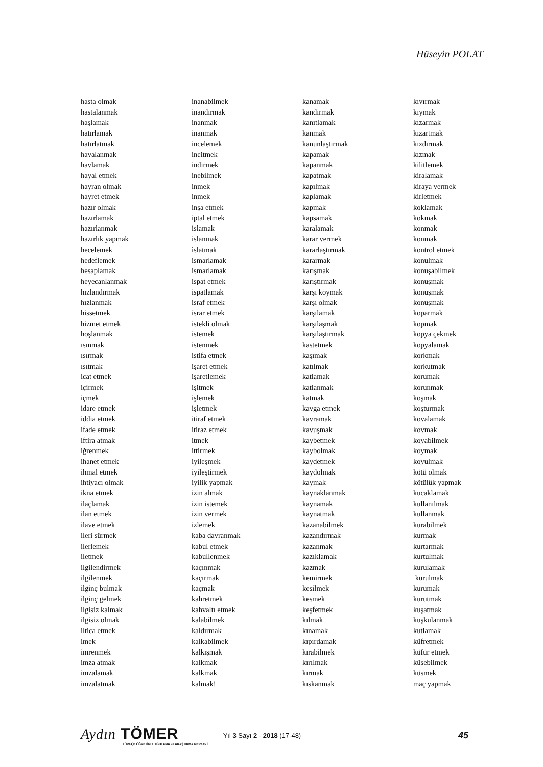Hüseyin POLAT
hasta olmak
hastalanmak
haşlamak
hatırlamak
hatırlatmak
havalanmak
havlamak
hayal etmek
hayran olmak
hayret etmek
hazır olmak
hazırlamak
hazırlanmak
hazırlık yapmak
hecelemek
hedeflemek
hesaplamak
heyecanlanmak
hızlandırmak
hızlanmak
hissetmek
hizmet etmek
hoşlanmak
ısınmak
ısırmak
ısıtmak
icat etmek
içirmek
içmek
idare etmek
iddia etmek
ifade etmek
iftira atmak
iğrenmek
ihanet etmek
ihmal etmek
ihtiyacı olmak
ikna etmek
ilaçlamak
ilan etmek
ilave etmek
ileri sürmek
ilerlemek
iletmek
ilgilendirmek
ilgilenmek
ilginç bulmak
ilginç gelmek
ilgisiz kalmak
ilgisiz olmak
iltica etmek
imek
imrenmek
imza atmak
imzalamak
imzalatmak
inanabilmek
inandırmak
inanmak
inanmak
incelemek
incitmek
indirmek
inebilmek
inmek
inmek
inşa etmek
iptal etmek
islamak
islanmak
islatmak
ismarlamak
ismarlamak
ispat etmek
ispatlamak
israf etmek
israr etmek
istekli olmak
istemek
istenmek
istifa etmek
işaret etmek
işaretlemek
işitmek
işlemek
işletmek
itiraf etmek
itiraz etmek
itmek
ittirmek
iyileşmek
iyileştirmek
iyilik yapmak
izin almak
izin istemek
izin vermek
izlemek
kaba davranmak
kabul etmek
kabullenmek
kaçınmak
kaçırmak
kaçmak
kahretmek
kahvaltı etmek
kalabilmek
kaldırmak
kalkabilmek
kalkışmak
kalkmak
kalkmak
kalmak!
kanamak
kandırmak
kanıtlamak
kanmak
kanunlaştırmak
kapamak
kapanmak
kapatmak
kapılmak
kaplamak
kapmak
kapsamak
karalamak
karar vermek
kararlaştırmak
kararmak
karışmak
karıştırmak
karşı koymak
karşı olmak
karşılamak
karşılaşmak
karşılaştırmak
kastetmek
kaşımak
katılmak
katlamak
katlanmak
katmak
kavga etmek
kavramak
kavuşmak
kaybetmek
kaybolmak
kaydetmek
kaydolmak
kaymak
kaynaklanmak
kaynamak
kaynatmak
kazanabilmek
kazandırmak
kazanmak
kazıklamak
kazmak
kemirmek
kesilmek
kesmek
keşfetmek
kılmak
kınamak
kıpırdamak
kırabilmek
kırılmak
kırmak
kıskanmak
kıvırmak
kıymak
kızarmak
kızartmak
kızdırmak
kızmak
kilitlemek
kiralamak
kiraya vermek
kirletmek
koklamak
kokmak
konmak
konmak
kontrol etmek
konulmak
konuşabilmek
konuşmak
konuşmak
konuşmak
koparmak
kopmak
kopya çekmek
kopyalamak
korkmak
korkutmak
korumak
korunmak
koşmak
koşturmak
kovalamak
kovmak
koyabilmek
koymak
koyulmak
kötü olmak
kötülük yapmak
kucaklamak
kullanılmak
kullanmak
kurabilmek
kurmak
kurtarmak
kurtulmak
kurulamak
kurulmak
kurumak
kurutmak
kuşatmak
kuşkulanmak
kutlamak
küfretmek
küfür etmek
küsebilmek
küsmek
maç yapmak
Aydın TÖMER
TÜRKÇE ÖĞRETİMİ UYGULAMA ve ARAŞTIRMA MERKEZİ
Yıl 3 Sayı 2 - 2018 (17-48)
45